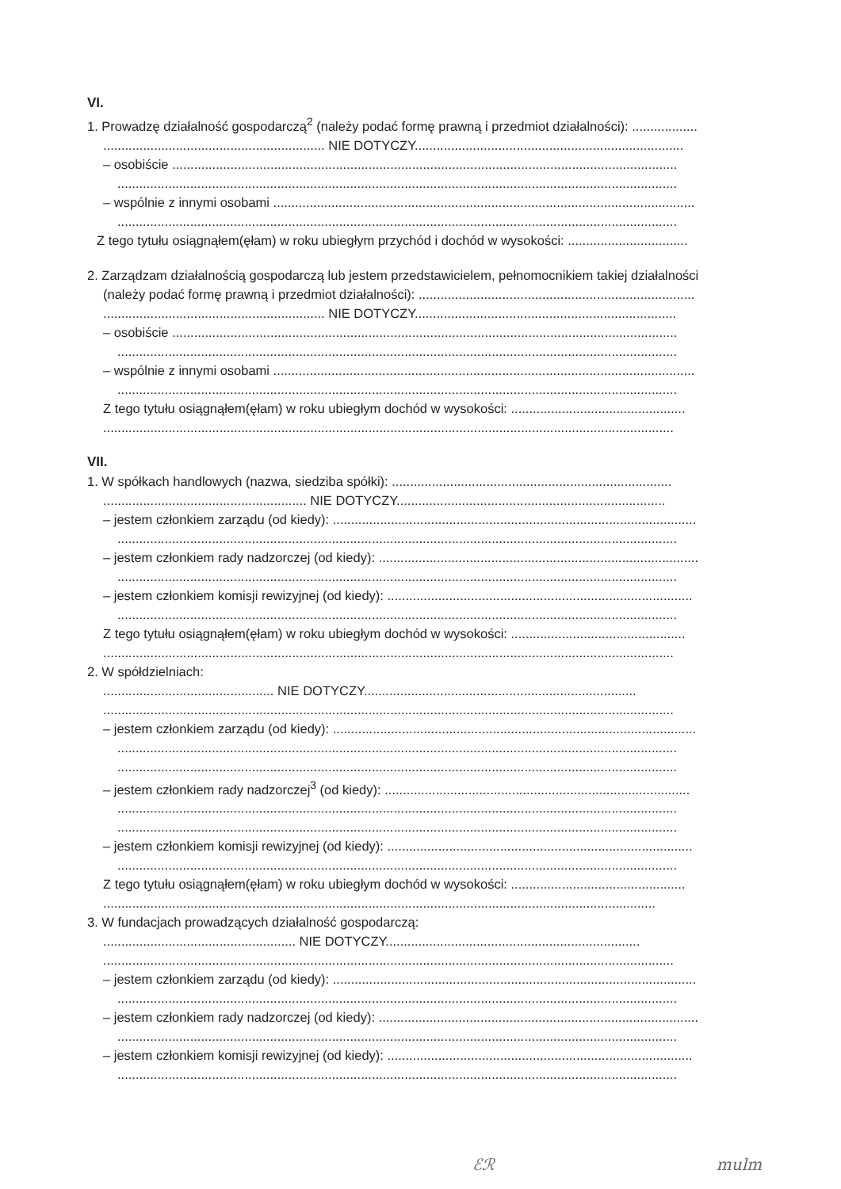VI.
1. Prowadzę działalność gospodarczą<sup>2</sup> (należy podać formę prawną i przedmiot działalności): ..................
............................................................. NIE DOTYCZY..........................................................................
– osobiście ...........................................................................................................................................
..........................................................................................................................................................
– wspólnie z innymi osobami ....................................................................................................................
..........................................................................................................................................................
Z tego tytułu osiągnąłem(ęłam) w roku ubiegłym przychód i dochód w wysokości: .................................
2. Zarządzam działalnością gospodarczą lub jestem przedstawicielem, pełnomocnikiem takiej działalności
(należy podać formę prawną i przedmiot działalności): ............................................................................
............................................................. NIE DOTYCZY........................................................................
– osobiście ...........................................................................................................................................
..........................................................................................................................................................
– wspólnie z innymi osobami ....................................................................................................................
..........................................................................................................................................................
Z tego tytułu osiągnąłem(ęłam) w roku ubiegłym dochód w wysokości: ................................................
.............................................................................................................................................................
VII.
1. W spółkach handlowych (nazwa, siedziba spółki): .............................................................................
........................................................ NIE DOTYCZY..........................................................................
– jestem członkiem zarządu (od kiedy): ....................................................................................................
..........................................................................................................................................................
– jestem członkiem rady nadzorczej (od kiedy): ........................................................................................
..........................................................................................................................................................
– jestem członkiem komisji rewizyjnej (od kiedy): ....................................................................................
..........................................................................................................................................................
Z tego tytułu osiągnąłem(ęłam) w roku ubiegłym dochód w wysokości: ................................................
.............................................................................................................................................................
2. W spółdzielniach:
............................................... NIE DOTYCZY...........................................................................
.............................................................................................................................................................
– jestem członkiem zarządu (od kiedy): ....................................................................................................
..........................................................................................................................................................
..........................................................................................................................................................
– jestem członkiem rady nadzorczej<sup>3</sup> (od kiedy): ....................................................................................
..........................................................................................................................................................
..........................................................................................................................................................
– jestem członkiem komisji rewizyjnej (od kiedy): ....................................................................................
..........................................................................................................................................................
Z tego tytułu osiągnąłem(ęłam) w roku ubiegłym dochód w wysokości: ................................................
........................................................................................................................................................
3. W fundacjach prowadzących działalność gospodarczą:
..................................................... NIE DOTYCZY......................................................................
.............................................................................................................................................................
– jestem członkiem zarządu (od kiedy): ....................................................................................................
..........................................................................................................................................................
– jestem członkiem rady nadzorczej (od kiedy): ........................................................................................
..........................................................................................................................................................
– jestem członkiem komisji rewizyjnej (od kiedy): ....................................................................................
..........................................................................................................................................................
ℰℛ mulm